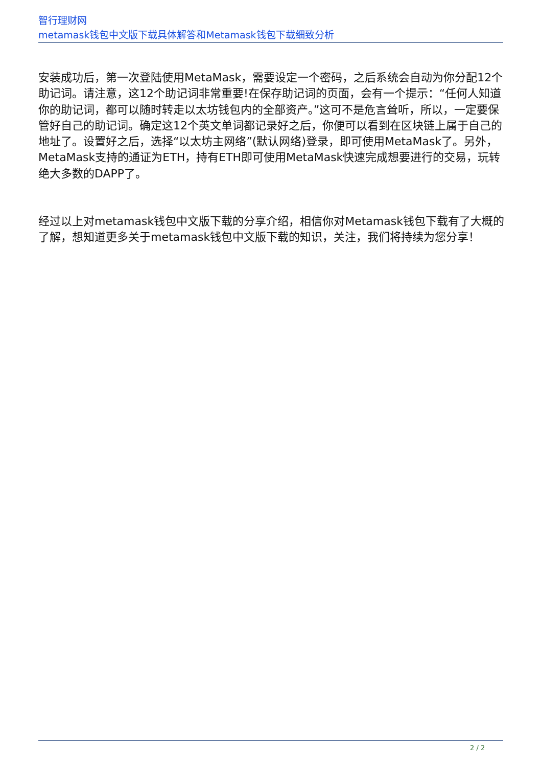智行理财网
metamask钱包中文版下载具体解答和Metamask钱包下载细致分析
安装成功后，第一次登陆使用MetaMask，需要设定一个密码，之后系统会自动为你分配12个助记词。请注意，这12个助记词非常重要!在保存助记词的页面，会有一个提示：“任何人知道你的助记词，都可以随时转走以太坊钱包内的全部资产。”这可不是危言耸听，所以，一定要保管好自己的助记词。确定这12个英文单词都记录好之后，你便可以看到在区块链上属于自己的地址了。设置好之后，选择“以太坊主网络”(默认网络)登录，即可使用MetaMask了。另外，MetaMask支持的通证为ETH，持有ETH即可使用MetaMask快速完成想要进行的交易，玩转绝大多数的DAPP了。
经过以上对metamask钱包中文版下载的分享介绍，相信你对Metamask钱包下载有了大概的了解，想知道更多关于metamask钱包中文版下载的知识，关注，我们将持续为您分享！
2 / 2